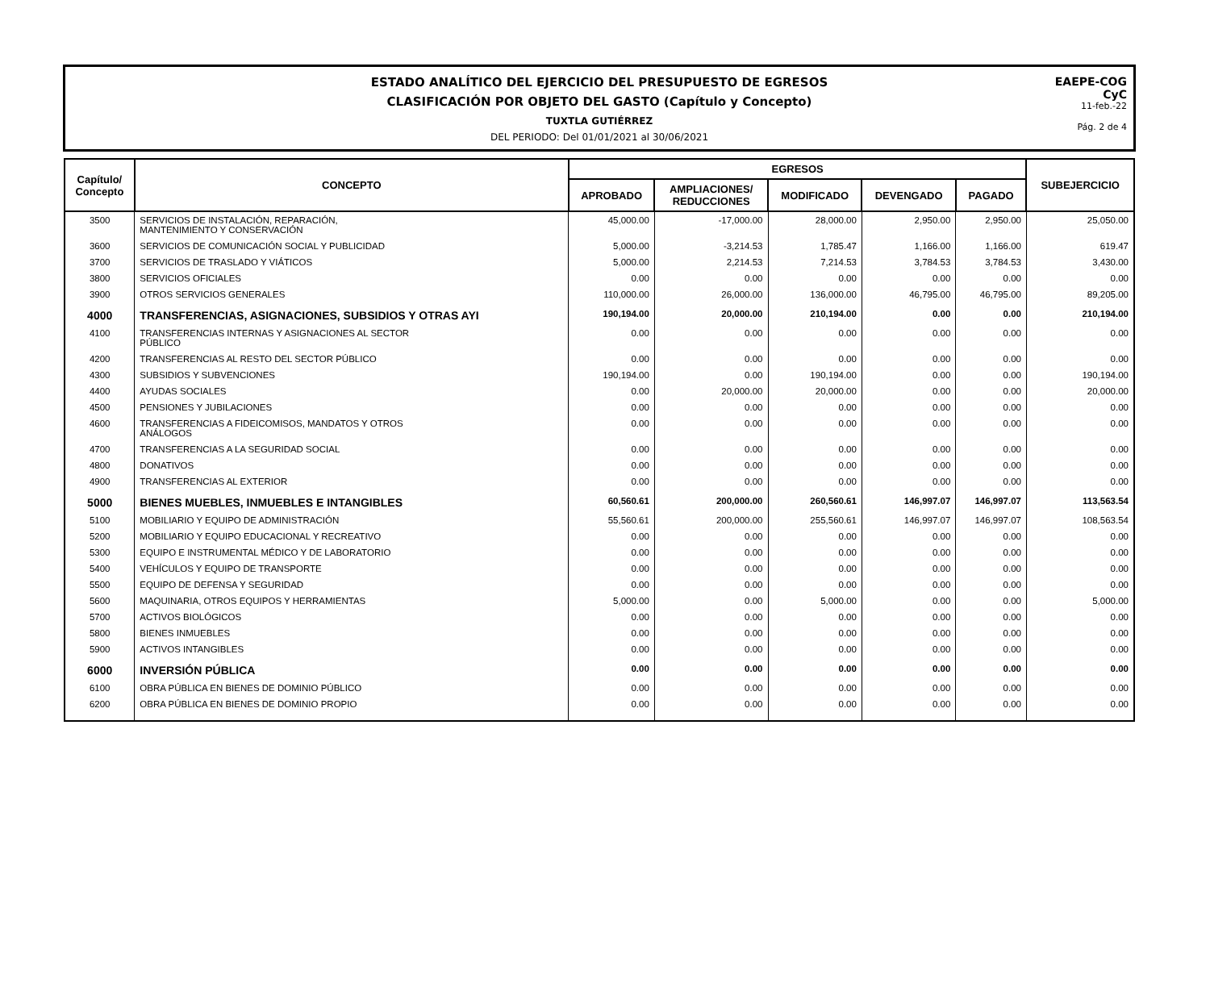ESTADO ANALÍTICO DEL EJERCICIO DEL PRESUPUESTO DE EGRESOS
CLASIFICACIÓN POR OBJETO DEL GASTO (Capítulo y Concepto)
TUXTLA GUTIÉRREZ
DEL PERIODO: Del 01/01/2021 al 30/06/2021
EAEPE-COG
CyC
11-feb.-22
Pág. 2 de 4
| Capítulo/ Concepto | CONCEPTO | EGRESOS | | | | | SUBEJERCICIO |
| --- | --- | --- | --- | --- | --- | --- | --- |
| | | APROBADO | AMPLIACIONES/ REDUCCIONES | MODIFICADO | DEVENGADO | PAGADO | |
| 3500 | SERVICIOS DE INSTALACIÓN, REPARACIÓN, MANTENIMIENTO Y CONSERVACIÓN | 45,000.00 | -17,000.00 | 28,000.00 | 2,950.00 | 2,950.00 | 25,050.00 |
| 3600 | SERVICIOS DE COMUNICACIÓN SOCIAL Y PUBLICIDAD | 5,000.00 | -3,214.53 | 1,785.47 | 1,166.00 | 1,166.00 | 619.47 |
| 3700 | SERVICIOS DE TRASLADO Y VIÁTICOS | 5,000.00 | 2,214.53 | 7,214.53 | 3,784.53 | 3,784.53 | 3,430.00 |
| 3800 | SERVICIOS OFICIALES | 0.00 | 0.00 | 0.00 | 0.00 | 0.00 | 0.00 |
| 3900 | OTROS SERVICIOS GENERALES | 110,000.00 | 26,000.00 | 136,000.00 | 46,795.00 | 46,795.00 | 89,205.00 |
| 4000 | TRANSFERENCIAS, ASIGNACIONES, SUBSIDIOS Y OTRAS AYI | 190,194.00 | 20,000.00 | 210,194.00 | 0.00 | 0.00 | 210,194.00 |
| 4100 | TRANSFERENCIAS INTERNAS Y ASIGNACIONES AL SECTOR PÚBLICO | 0.00 | 0.00 | 0.00 | 0.00 | 0.00 | 0.00 |
| 4200 | TRANSFERENCIAS AL RESTO DEL SECTOR PÚBLICO | 0.00 | 0.00 | 0.00 | 0.00 | 0.00 | 0.00 |
| 4300 | SUBSIDIOS Y SUBVENCIONES | 190,194.00 | 0.00 | 190,194.00 | 0.00 | 0.00 | 190,194.00 |
| 4400 | AYUDAS SOCIALES | 0.00 | 20,000.00 | 20,000.00 | 0.00 | 0.00 | 20,000.00 |
| 4500 | PENSIONES Y JUBILACIONES | 0.00 | 0.00 | 0.00 | 0.00 | 0.00 | 0.00 |
| 4600 | TRANSFERENCIAS A FIDEICOMISOS, MANDATOS Y OTROS ANÁLOGOS | 0.00 | 0.00 | 0.00 | 0.00 | 0.00 | 0.00 |
| 4700 | TRANSFERENCIAS A LA SEGURIDAD SOCIAL | 0.00 | 0.00 | 0.00 | 0.00 | 0.00 | 0.00 |
| 4800 | DONATIVOS | 0.00 | 0.00 | 0.00 | 0.00 | 0.00 | 0.00 |
| 4900 | TRANSFERENCIAS AL EXTERIOR | 0.00 | 0.00 | 0.00 | 0.00 | 0.00 | 0.00 |
| 5000 | BIENES MUEBLES, INMUEBLES E INTANGIBLES | 60,560.61 | 200,000.00 | 260,560.61 | 146,997.07 | 146,997.07 | 113,563.54 |
| 5100 | MOBILIARIO Y EQUIPO DE ADMINISTRACIÓN | 55,560.61 | 200,000.00 | 255,560.61 | 146,997.07 | 146,997.07 | 108,563.54 |
| 5200 | MOBILIARIO Y EQUIPO EDUCACIONAL Y RECREATIVO | 0.00 | 0.00 | 0.00 | 0.00 | 0.00 | 0.00 |
| 5300 | EQUIPO E INSTRUMENTAL MÉDICO Y DE LABORATORIO | 0.00 | 0.00 | 0.00 | 0.00 | 0.00 | 0.00 |
| 5400 | VEHÍCULOS Y EQUIPO DE TRANSPORTE | 0.00 | 0.00 | 0.00 | 0.00 | 0.00 | 0.00 |
| 5500 | EQUIPO DE DEFENSA Y SEGURIDAD | 0.00 | 0.00 | 0.00 | 0.00 | 0.00 | 0.00 |
| 5600 | MAQUINARIA, OTROS EQUIPOS Y HERRAMIENTAS | 5,000.00 | 0.00 | 5,000.00 | 0.00 | 0.00 | 5,000.00 |
| 5700 | ACTIVOS BIOLÓGICOS | 0.00 | 0.00 | 0.00 | 0.00 | 0.00 | 0.00 |
| 5800 | BIENES INMUEBLES | 0.00 | 0.00 | 0.00 | 0.00 | 0.00 | 0.00 |
| 5900 | ACTIVOS INTANGIBLES | 0.00 | 0.00 | 0.00 | 0.00 | 0.00 | 0.00 |
| 6000 | INVERSIÓN PÚBLICA | 0.00 | 0.00 | 0.00 | 0.00 | 0.00 | 0.00 |
| 6100 | OBRA PÚBLICA EN BIENES DE DOMINIO PÚBLICO | 0.00 | 0.00 | 0.00 | 0.00 | 0.00 | 0.00 |
| 6200 | OBRA PÚBLICA EN BIENES DE DOMINIO PROPIO | 0.00 | 0.00 | 0.00 | 0.00 | 0.00 | 0.00 |